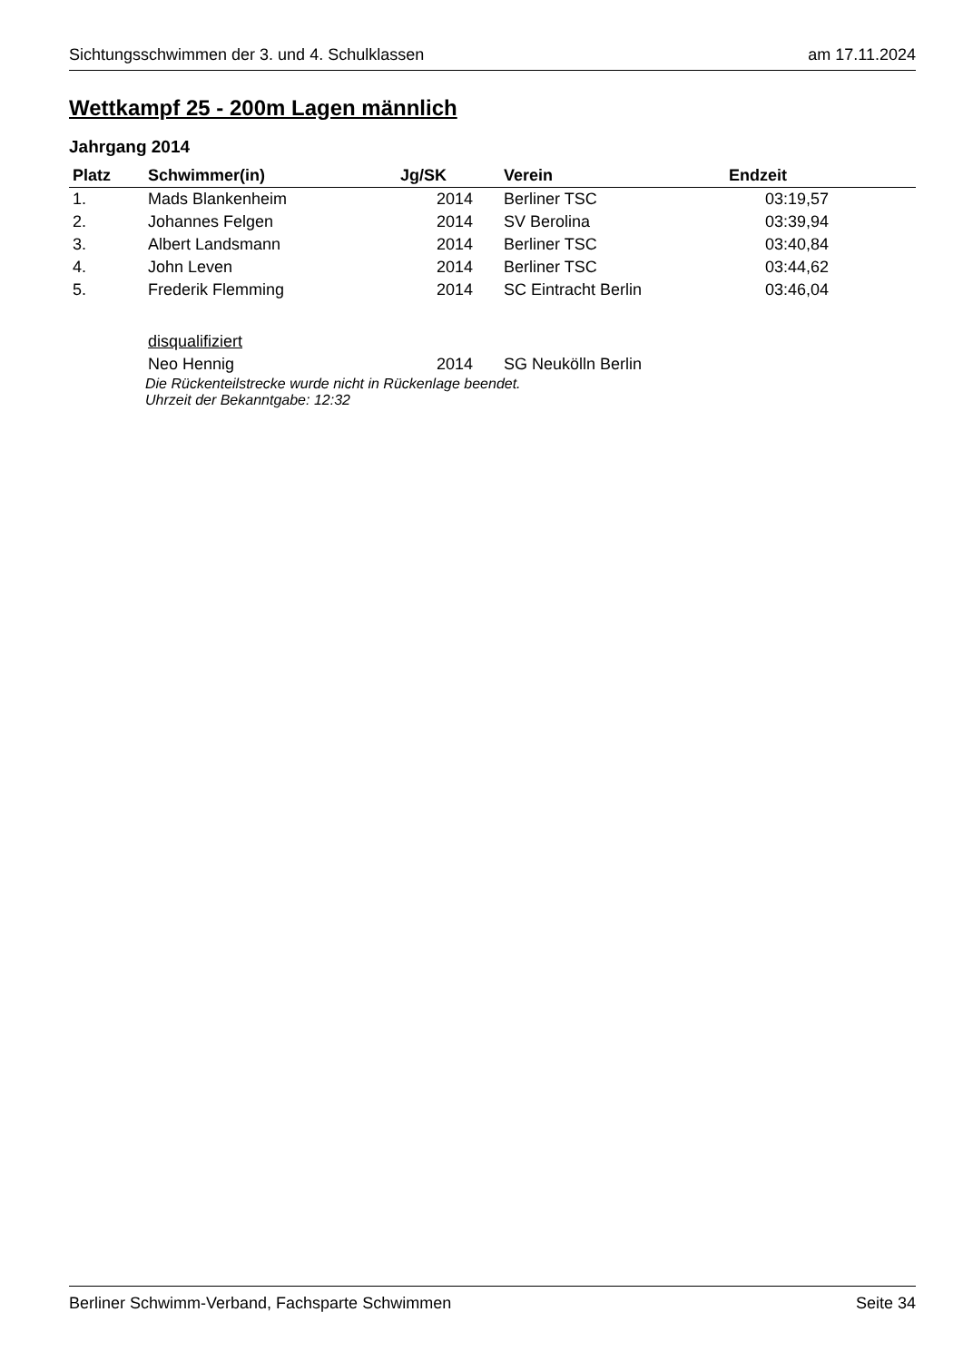Sichtungsschwimmen der 3. und 4. Schulklassen am 17.11.2024
Wettkampf 25 - 200m Lagen männlich
Jahrgang 2014
| Platz | Schwimmer(in) | Jg/SK | Verein | Endzeit | |
| --- | --- | --- | --- | --- | --- |
| 1. | Mads Blankenheim | 2014 | Berliner TSC | 03:19,57 | |
| 2. | Johannes Felgen | 2014 | SV Berolina | 03:39,94 | |
| 3. | Albert Landsmann | 2014 | Berliner TSC | 03:40,84 | |
| 4. | John Leven | 2014 | Berliner TSC | 03:44,62 | |
| 5. | Frederik Flemming | 2014 | SC Eintracht Berlin | 03:46,04 | |
| | disqualifiziert | | | | |
| | Neo Hennig | 2014 | SG Neukölln Berlin | | |
Die Rückenteilstrecke wurde nicht in Rückenlage beendet.
Uhrzeit der Bekanntgabe: 12:32
Berliner Schwimm-Verband, Fachsparte Schwimmen Seite 34